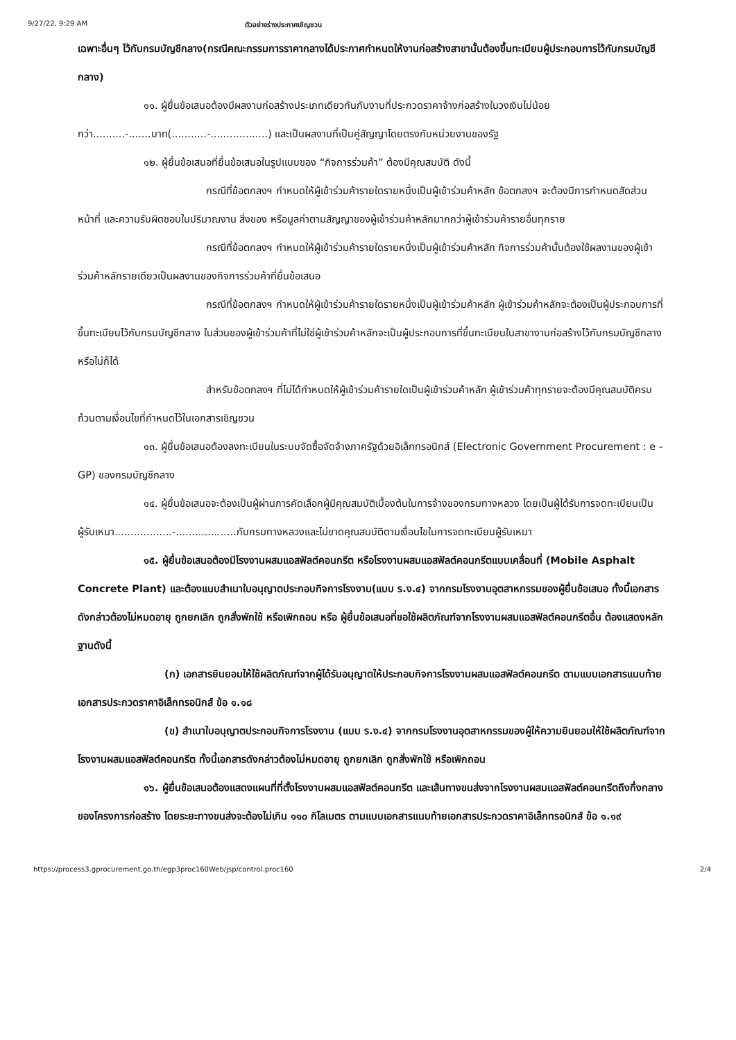9/27/22, 9:29 AM ตัวอย่างร่างประกาศเชิญชวน
เฉพาะอื่นๆ ไว้กับกรมบัญชีกลาง(กรณีคณะกรรมการราคากลางได้ประกาศกำหนดให้งานก่อสร้างสาขานั้นต้องขึ้นทะเบียนผู้ประกอบการไว้กับกรมบัญชีกลาง)
๑๑. ผู้ยื่นข้อเสนอต้องมีผลงานก่อสร้างประเภทเดียวกันกับงานที่ประกวดราคาจ้างก่อสร้างในวงเงินไม่น้อยกว่า..........-.......บาท(...........-..................) และเป็นผลงานที่เป็นคู่สัญญาโดยตรงกับหน่วยงานของรัฐ
๑๒. ผู้ยื่นข้อเสนอที่ยื่นข้อเสนอในรูปแบบของ “กิจการร่วมค้า” ต้องมีคุณสมบัติ ดังนี้
กรณีที่ข้อตกลงฯ กำหนดให้ผู้เข้าร่วมค้ารายใดรายหนึ่งเป็นผู้เข้าร่วมค้าหลัก ข้อตกลงฯ จะต้องมีการกำหนดสัดส่วนหน้าที่ และความรับผิดชอบในปริมาณงาน สิ่งของ หรือมูลค่าตามสัญญาของผู้เข้าร่วมค้าหลักมากกว่าผู้เข้าร่วมค้ารายอื่นทุกราย
กรณีที่ข้อตกลงฯ กำหนดให้ผู้เข้าร่วมค้ารายใดรายหนึ่งเป็นผู้เข้าร่วมค้าหลัก กิจการร่วมค้านั้นต้องใช้ผลงานของผู้เข้าร่วมค้าหลักรายเดียวเป็นผลงานของกิจการร่วมค้าที่ยื่นข้อเสนอ
กรณีที่ข้อตกลงฯ กำหนดให้ผู้เข้าร่วมค้ารายใดรายหนึ่งเป็นผู้เข้าร่วมค้าหลัก ผู้เข้าร่วมค้าหลักจะต้องเป็นผู้ประกอบการที่ขึ้นทะเบียนไว้กับกรมบัญชีกลาง ในส่วนของผู้เข้าร่วมค้าที่ไม่ใช่ผู้เข้าร่วมค้าหลักจะเป็นผู้ประกอบการที่ขึ้นทะเบียนในสาขางานก่อสร้างไว้กับกรมบัญชีกลางหรือไม่ก็ได้
สำหรับข้อตกลงฯ ที่ไม่ได้กำหนดให้ผู้เข้าร่วมค้ารายใดเป็นผู้เข้าร่วมค้าหลัก ผู้เข้าร่วมค้าทุกรายจะต้องมีคุณสมบัติครบถ้วนตามเงื่อนไขที่กำหนดไว้ในเอกสารเชิญชวน
๑๓. ผู้ยื่นข้อเสนอต้องลงทะเบียนในระบบจัดซื้อจัดจ้างภาครัฐด้วยอิเล็กทรอนิกส์ (Electronic Government Procurement : e - GP) ของกรมบัญชีกลาง
๑๔. ผู้ยื่นข้อเสนอจะต้องเป็นผู้ผ่านการคัดเลือกผู้มีคุณสมบัติเบื้องต้นในการจ้างของกรมทางหลวง โดยเป็นผู้ได้รับการจดทะเบียนเป็นผู้รับเหมา..................-...................กับกรมทางหลวงและไม่ขาดคุณสมบัติตามเงื่อนไขในการจดทะเบียนผู้รับเหมา
๑๕. ผู้ยื่นข้อเสนอต้องมีโรงงานผสมแอสฟัลต์คอนกรีต หรือโรงงานผสมแอสฟัลต์คอนกรีตแบบเคลื่อนที่ (Mobile Asphalt Concrete Plant) และต้องแนบสำเนาใบอนุญาตประกอบกิจการโรงงาน(แบบ ร.ง.๔) จากกรมโรงงานอุตสาหกรรมของผู้ยื่นข้อเสนอ ทั้งนี้เอกสารดังกล่าวต้องไม่หมดอายุ ถูกยกเลิก ถูกสั่งพักใช้ หรือเพิกถอน หรือ ผู้ยื่นข้อเสนอที่ขอใช้ผลิตภัณฑ์จากโรงงานผสมแอสฟัลต์คอนกรีตอื่น ต้องแสดงหลักฐานดังนี้
(ก) เอกสารยินยอมให้ใช้ผลิตภัณฑ์จากผู้ได้รับอนุญาตให้ประกอบกิจการโรงงานผสมแอสฟัลต์คอนกรีต ตามแบบเอกสารแนบท้ายเอกสารประกวดราคาอิเล็กทรอนิกส์ ข้อ ๑.๑๘
(ข) สำเนาใบอนุญาตประกอบกิจการโรงงาน (แบบ ร.ง.๔) จากกรมโรงงานอุตสาหกรรมของผู้ให้ความยินยอมให้ใช้ผลิตภัณฑ์จากโรงงานผสมแอสฟัลต์คอนกรีต ทั้งนี้เอกสารดังกล่าวต้องไม่หมดอายุ ถูกยกเลิก ถูกสั่งพักใช้ หรือเพิกถอน
๑๖. ผู้ยื่นข้อเสนอต้องแสดงแผนที่ที่ตั้งโรงงานผสมแอสฟัลต์คอนกรีต และเส้นทางขนส่งจากโรงงานผสมแอสฟัลต์คอนกรีตถึงกึ่งกลางของโครงการก่อสร้าง โดยระยะทางขนส่งจะต้องไม่เกิน ๑๑๐ กิโลเมตร ตามแบบเอกสารแนบท้ายเอกสารประกวดราคาอิเล็กทรอนิกส์ ข้อ ๑.๑๙
https://process3.gprocurement.go.th/egp3proc160Web/jsp/control.proc160 2/4